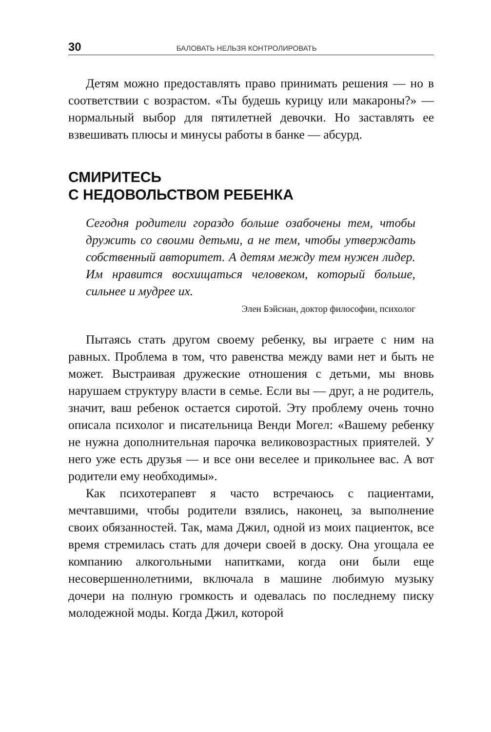30 БАЛОВАТЬ НЕЛЬЗЯ КОНТРОЛИРОВАТЬ
Детям можно предоставлять право принимать решения — но в соответствии с возрастом. «Ты будешь курицу или макароны?» — нормальный выбор для пятилетней девочки. Но заставлять ее взвешивать плюсы и минусы работы в банке — абсурд.
СМИРИТЕСЬ
С НЕДОВОЛЬСТВОМ РЕБЕНКА
Сегодня родители гораздо больше озабочены тем, чтобы дружить со своими детьми, а не тем, чтобы утверждать собственный авторитет. А детям между тем нужен лидер. Им нравится восхищаться человеком, который больше, сильнее и мудрее их.
Элен Бэйсиан, доктор философии, психолог
Пытаясь стать другом своему ребенку, вы играете с ним на равных. Проблема в том, что равенства между вами нет и быть не может. Выстраивая дружеские отношения с детьми, мы вновь нарушаем структуру власти в семье. Если вы — друг, а не родитель, значит, ваш ребенок остается сиротой. Эту проблему очень точно описала психолог и писательница Венди Могел: «Вашему ребенку не нужна дополнительная парочка великовозрастных приятелей. У него уже есть друзья — и все они веселее и прикольнее вас. А вот родители ему необходимы».
Как психотерапевт я часто встречаюсь с пациентами, мечтавшими, чтобы родители взялись, наконец, за выполнение своих обязанностей. Так, мама Джил, одной из моих пациенток, все время стремилась стать для дочери своей в доску. Она угощала ее компанию алкогольными напитками, когда они были еще несовершеннолетними, включала в машине любимую музыку дочери на полную громкость и одевалась по последнему писку молодежной моды. Когда Джил, которой